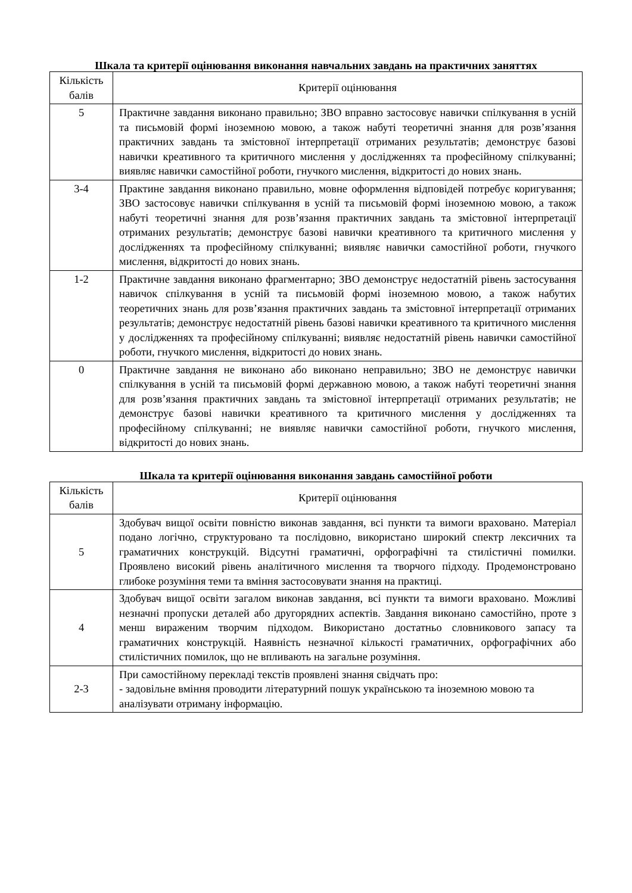Шкала та критерії оцінювання виконання навчальних завдань на практичних заняттях
| Кількість балів | Критерії оцінювання |
| --- | --- |
| 5 | Практичне завдання виконано правильно; ЗВО вправно застосовує навички спілкування в усній та письмовій формі іноземною мовою, а також набуті теоретичні знання для розв’язання практичних завдань та змістовної інтерпретації отриманих результатів; демонструє базові навички креативного та критичного мислення у дослідженнях та професійному спілкуванні; виявляє навички самостійної роботи, гнучкого мислення, відкритості до нових знань. |
| 3-4 | Практине завдання виконано правильно, мовне оформлення відповідей потребує коригування; ЗВО застосовує навички спілкування в усній та письмовій формі іноземною мовою, а також набуті теоретичні знання для розв’язання практичних завдань та змістовної інтерпретації отриманих результатів; демонструє базові навички креативного та критичного мислення у дослідженнях та професійному спілкуванні; виявляє навички самостійної роботи, гнучкого мислення, відкритості до нових знань. |
| 1-2 | Практичне завдання виконано фрагментарно; ЗВО демонструє недостатній рівень застосування навичок спілкування в усній та письмовій формі іноземною мовою, а також набутих теоретичних знань для розв’язання практичних завдань та змістовної інтерпретації отриманих результатів; демонструє недостатній рівень базові навички креативного та критичного мислення у дослідженнях та професійному спілкуванні; виявляє недостатній рівень навички самостійної роботи, гнучкого мислення, відкритості до нових знань. |
| 0 | Практичне завдання не виконано або виконано неправильно; ЗВО не демонструє навички спілкування в усній та письмовій формі державною мовою, а також набуті теоретичні знання для розв’язання практичних завдань та змістовної інтерпретації отриманих результатів; не демонструє базові навички креативного та критичного мислення у дослідженнях та професійному спілкуванні; не виявляє навички самостійної роботи, гнучкого мислення, відкритості до нових знань. |
Шкала та критерії оцінювання виконання завдань самостійної роботи
| Кількість балів | Критерії оцінювання |
| --- | --- |
| 5 | Здобувач вищої освіти повністю виконав завдання, всі пункти та вимоги враховано. Матеріал подано логічно, структуровано та послідовно, використано широкий спектр лексичних та граматичних конструкцій. Відсутні граматичні, орфографічні та стилістичні помилки. Проявлено високий рівень аналітичного мислення та творчого підходу. Продемонстровано глибоке розуміння теми та вміння застосовувати знання на практиці. |
| 4 | Здобувач вищої освіти загалом виконав завдання, всі пункти та вимоги враховано. Можливі незначні пропуски деталей або другорядних аспектів. Завдання виконано самостійно, проте з менш вираженим творчим підходом. Використано достатньо словникового запасу та граматичних конструкцій. Наявність незначної кількості граматичних, орфографічних або стилістичних помилок, що не впливають на загальне розуміння. |
| 2-3 | При самостійному перекладі текстів проявлені знання свідчать про: - задовільне вміння проводити літературний пошук українською та іноземною мовою та аналізувати отриману інформацію. |